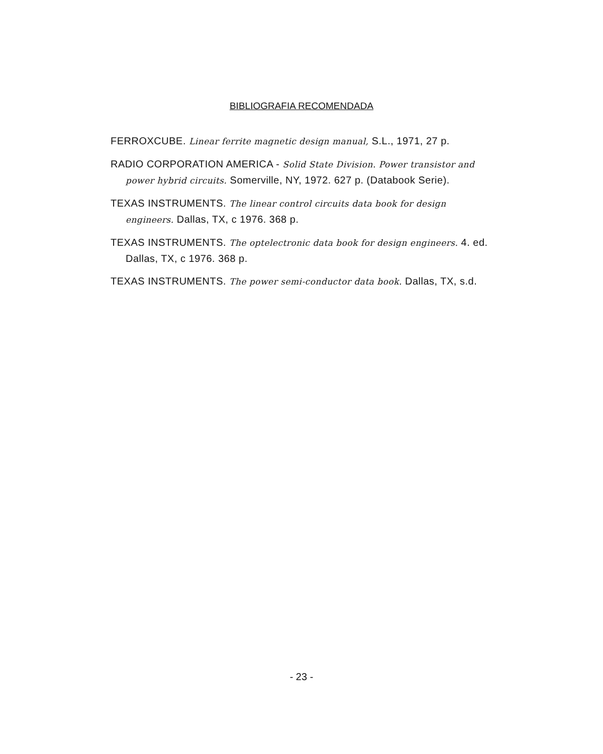BIBLIOGRAFIA RECOMENDADA
FERROXCUBE. Linear ferrite magnetic design manual, S.L., 1971, 27 p.
RADIO CORPORATION AMERICA - Solid State Division. Power transistor and power hybrid circuits. Somerville, NY, 1972. 627 p. (Databook Serie).
TEXAS INSTRUMENTS. The linear control circuits data book for design engineers. Dallas, TX, c 1976. 368 p.
TEXAS INSTRUMENTS. The optelectronic data book for design engineers. 4. ed. Dallas, TX, c 1976. 368 p.
TEXAS INSTRUMENTS. The power semi-conductor data book. Dallas, TX, s.d.
- 23 -